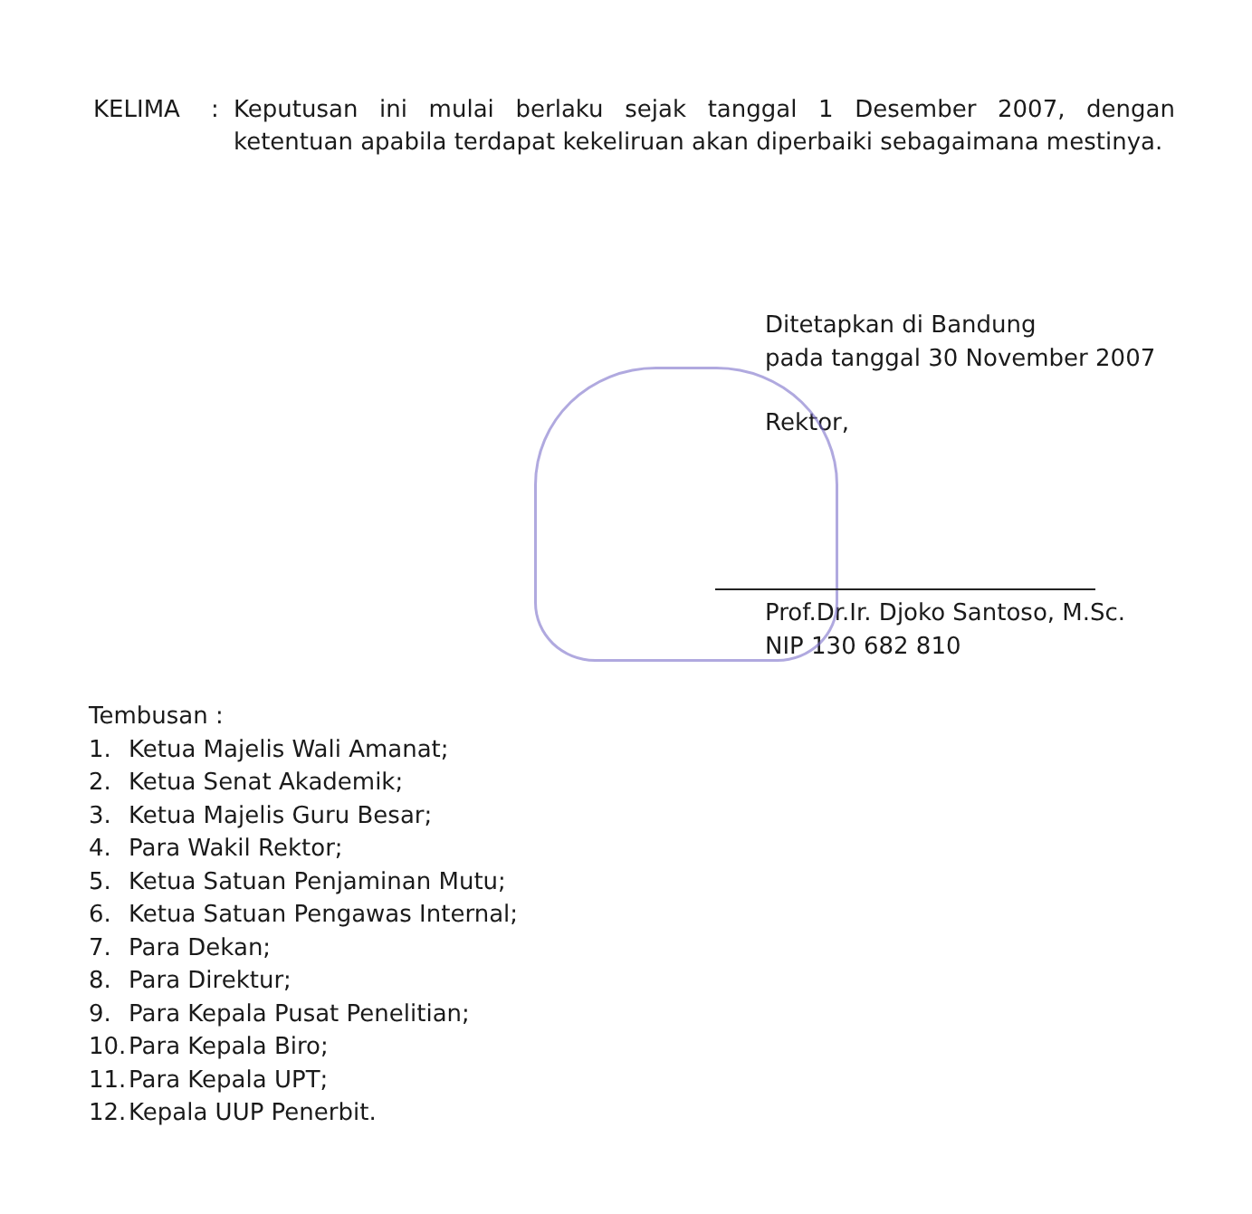KELIMA : Keputusan ini mulai berlaku sejak tanggal 1 Desember 2007, dengan ketentuan apabila terdapat kekeliruan akan diperbaiki sebagaimana mestinya.
Ditetapkan di Bandung
pada tanggal 30 November 2007
Rektor,
Prof.Dr.Ir. Djoko Santoso, M.Sc.
NIP 130 682 810
Tembusan :
1. Ketua Majelis Wali Amanat;
2. Ketua Senat Akademik;
3. Ketua Majelis Guru Besar;
4. Para Wakil Rektor;
5. Ketua Satuan Penjaminan Mutu;
6. Ketua Satuan Pengawas Internal;
7. Para Dekan;
8. Para Direktur;
9. Para Kepala Pusat Penelitian;
10. Para Kepala Biro;
11. Para Kepala UPT;
12. Kepala UUP Penerbit.